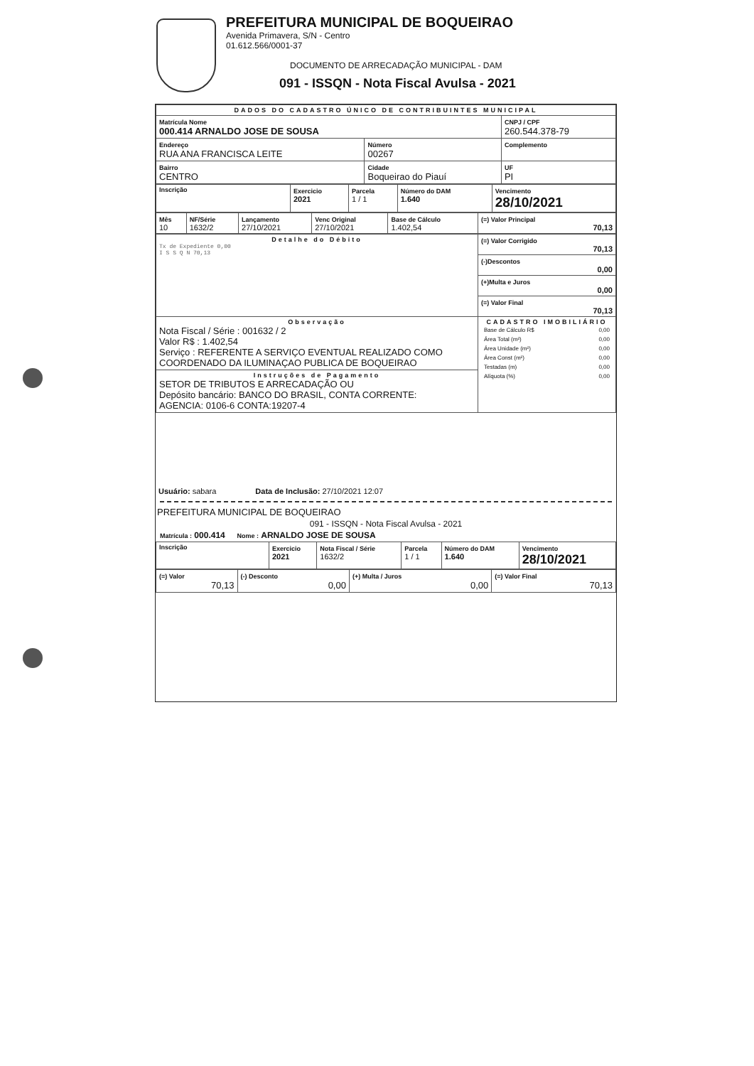PREFEITURA MUNICIPAL DE BOQUEIRAO
Avenida Primavera, S/N - Centro
01.612.566/0001-37
DOCUMENTO DE ARRECADAÇÃO MUNICIPAL - DAM
091 - ISSQN - Nota Fiscal Avulsa - 2021
| DADOS DO CADASTRO ÚNICO DE CONTRIBUINTES MUNICIPAL | | | |
| Matrícula Nome 000.414 ARNALDO JOSE DE SOUSA | | | CNPJ / CPF 260.544.378-79 |
| Endereço RUA ANA FRANCISCA LEITE | | Número 00267 | Complemento |
| Bairro CENTRO | Cidade Boqueirao do Piauí | | UF PI |
| Inscrição | Exercicio 2021 | Parcela 1 / 1 | Número do DAM 1.640 | Vencimento 28/10/2021 |
| Mês 10 | NF/Série 1632/2 | Lançamento 27/10/2021 | Venc Original 27/10/2021 | Base de Cálculo 1.402,54 | (=) Valor Principal 70,13 |
| Detalhe do Débito Tx de Expediente 0,00 I S S Q N 70,13 | (=) Valor Corrigido 70,13 |
| | (-)Descontos 0,00 |
| | (+)Multa e Juros 0,00 |
| | (=) Valor Final 70,13 |
| Observação Nota Fiscal / Série : 001632 / 2 Valor R$ : 1.402,54 Serviço : REFERENTE A SERVIÇO EVENTUAL REALIZADO COMO COORDENADO DA ILUMINAÇAO PUBLICA DE BOQUEIRAO | CADASTRO IMOBILIÁRIO / Base de Cálculo R$ / 0,00 / / Área Total (m²) / 0,00 / / Área Unidade (m²) / 0,00 / / Área Const (m²) / 0,00 / / Testadas (m) / 0,00 / / Alíquota (%) / 0,00 / |
| Instruções de Pagamento SETOR DE TRIBUTOS E ARRECADAÇÃO OU Depósito bancário: BANCO DO BRASIL, CONTA CORRENTE: AGENCIA: 0106-6 CONTA:19207-4 | |
Usuário: sabara Data de Inclusão: 27/10/2021 12:07
PREFEITURA MUNICIPAL DE BOQUEIRAO
091 - ISSQN - Nota Fiscal Avulsa - 2021
Matrícula : 000.414 Nome : ARNALDO JOSE DE SOUSA
| Inscrição | Exercicio 2021 | Nota Fiscal / Série 1632/2 | Parcela 1 / 1 | Número do DAM 1.640 | Vencimento 28/10/2021 |
| (=) Valor 70,13 | (-) Desconto 0,00 | (+) Multa / Juros 0,00 | (=) Valor Final 70,13 |